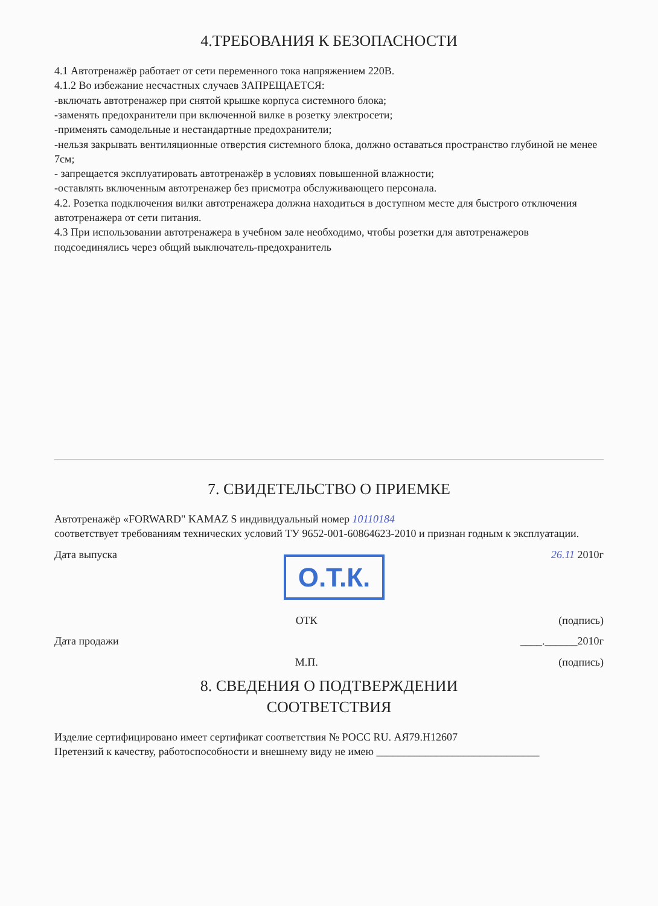4.ТРЕБОВАНИЯ К БЕЗОПАСНОСТИ
4.1 Автотренажёр работает от сети переменного тока напряжением 220В.
4.1.2 Во избежание несчастных случаев ЗАПРЕЩАЕТСЯ:
-включать автотренажер при снятой крышке корпуса системного блока;
-заменять предохранители при включенной вилке в розетку электросети;
-применять самодельные и нестандартные предохранители;
-нельзя закрывать вентиляционные отверстия системного блока, должно оставаться пространство глубиной не менее 7см;
- запрещается эксплуатировать автотренажёр в условиях повышенной влажности;
-оставлять включенным автотренажер без присмотра обслуживающего персонала.
4.2. Розетка подключения вилки автотренажера должна находиться в доступном месте для быстрого отключения автотренажера от сети питания.
4.3 При использовании автотренажера в учебном зале необходимо, чтобы розетки для автотренажеров подсоединялись через общий выключатель-предохранитель
7. СВИДЕТЕЛЬСТВО О ПРИЕМКЕ
Автотренажёр «FORWARD" KAMAZ S индивидуальный номер 10110184
соответствует требованиям технических условий ТУ 9652-001-60864623-2010 и признан годным к эксплуатации.
Дата выпуска О.Т.К. 26.11 2010г
ОТК (подпись)
Дата продажи ____.______2010г
М.П. (подпись)
8. СВЕДЕНИЯ О ПОДТВЕРЖДЕНИИ
СООТВЕТСТВИЯ
Изделие сертифицировано имеет сертификат соответствия № РОСС RU. АЯ79.Н12607
Претензий к качеству, работоспособности и внешнему виду не имею ______________________________